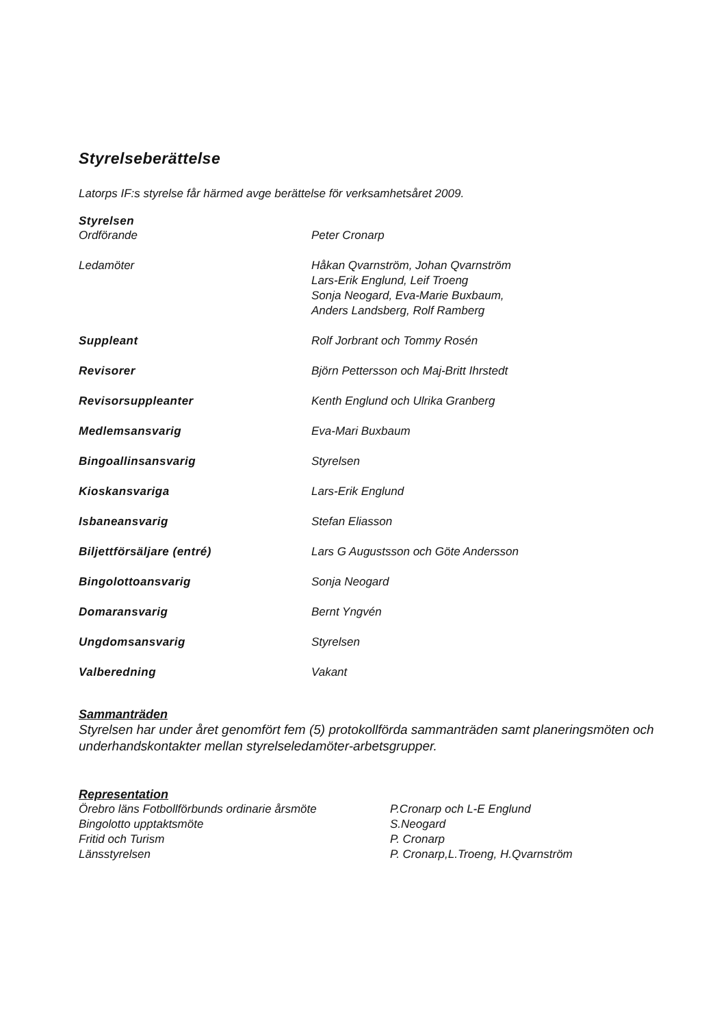Styrelseberättelse
Latorps IF:s styrelse får härmed avge berättelse för verksamhetsåret 2009.
Styrelsen
Ordförande Peter Cronarp
Ledamöter Håkan Qvarnström, Johan Qvarnström
Lars-Erik Englund, Leif Troeng
Sonja Neogard, Eva-Marie Buxbaum,
Anders Landsberg, Rolf Ramberg
Suppleant Rolf Jorbrant och Tommy Rosén
Revisorer Björn Pettersson och Maj-Britt Ihrstedt
Revisorsuppleanter Kenth Englund och Ulrika Granberg
Medlemsansvarig Eva-Mari Buxbaum
Bingoallinsansvarig Styrelsen
Kioskansvariga Lars-Erik Englund
Isbaneansvarig Stefan Eliasson
Biljettförsäljare (entré) Lars G Augustsson och Göte Andersson
Bingolottoansvarig Sonja Neogard
Domaransvarig Bernt Yngvén
Ungdomsansvarig Styrelsen
Valberedning Vakant
Sammanträden
Styrelsen har under året genomfört fem (5) protokollförda sammanträden samt planeringsmöten och underhandskontakter mellan styrelseledamöter-arbetsgrupper.
Representation
Örebro läns Fotbollförbunds ordinarie årsmöte
P.Cronarp och L-E Englund
Bingolotto upptaktsmöte S.Neogard
Fritid och Turism P. Cronarp
Länsstyrelsen P. Cronarp,L.Troeng, H.Qvarnström